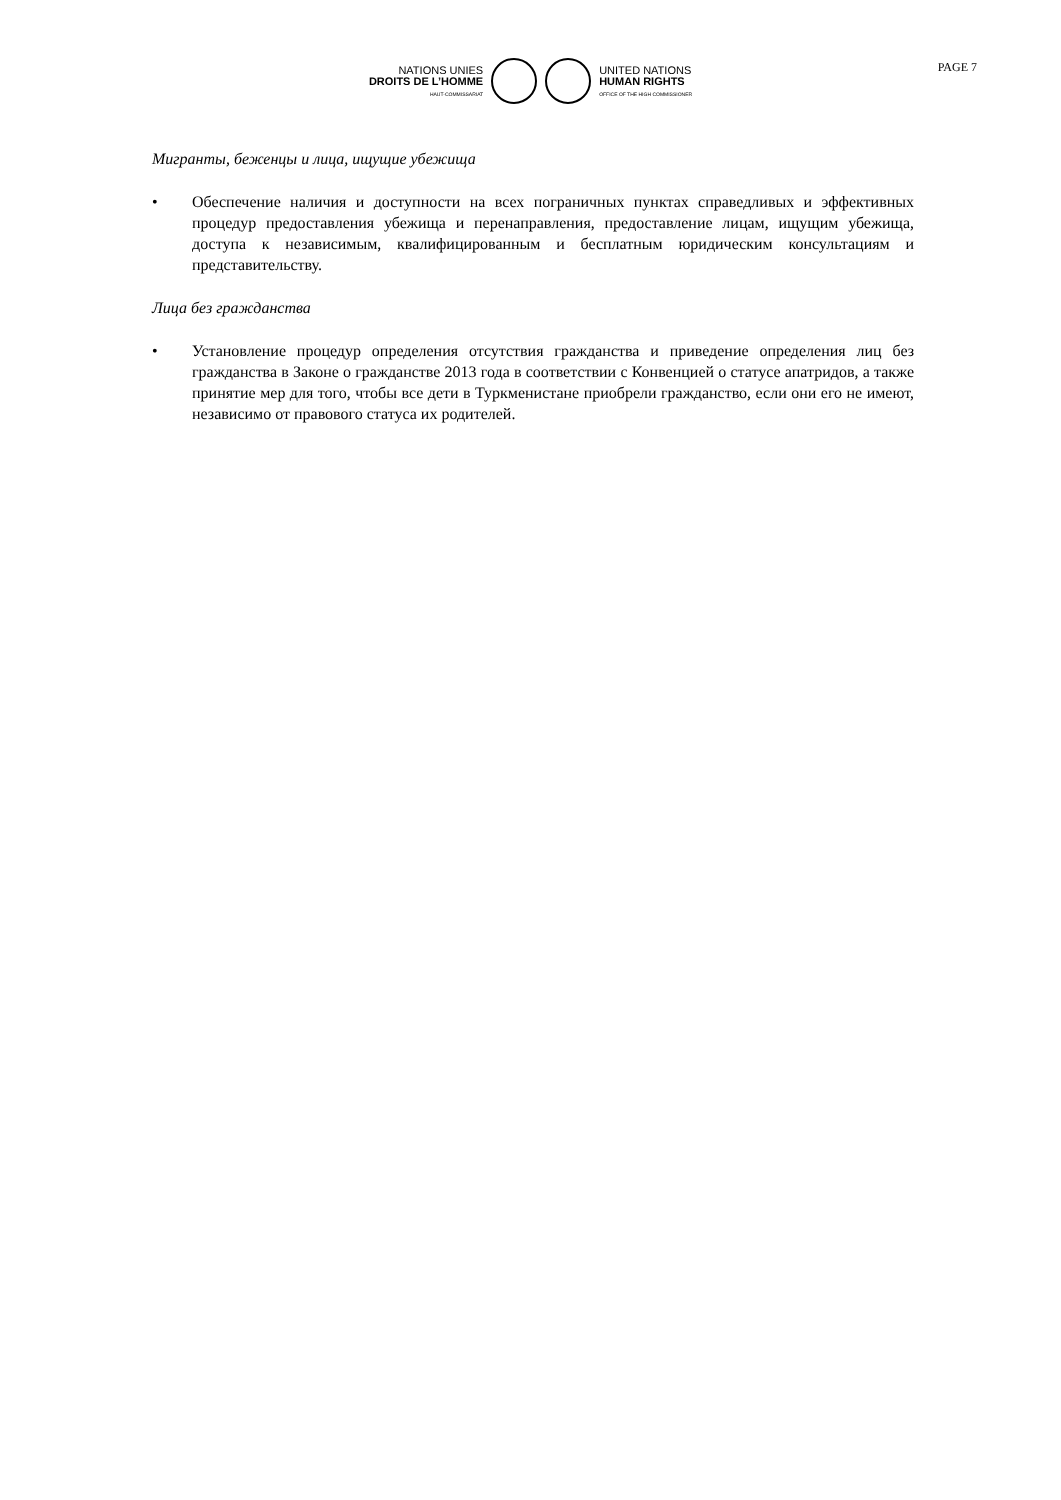NATIONS UNIES
DROITS DE L’HOMME
HAUT-COMMISSARIAT
UNITED NATIONS
HUMAN RIGHTS
OFFICE OF THE HIGH COMMISSIONER
PAGE 7
Мигранты, беженцы и лица, ищущие убежища
• Обеспечение наличия и доступности на всех пограничных пунктах справедливых и эффективных процедур предоставления убежища и перенаправления, предоставление лицам, ищущим убежища, доступа к независимым, квалифицированным и бесплатным юридическим консультациям и представительству.
Лица без гражданства
• Установление процедур определения отсутствия гражданства и приведение определения лиц без гражданства в Законе о гражданстве 2013 года в соответствии с Конвенцией о статусе апатридов, а также принятие мер для того, чтобы все дети в Туркменистане приобрели гражданство, если они его не имеют, независимо от правового статуса их родителей.